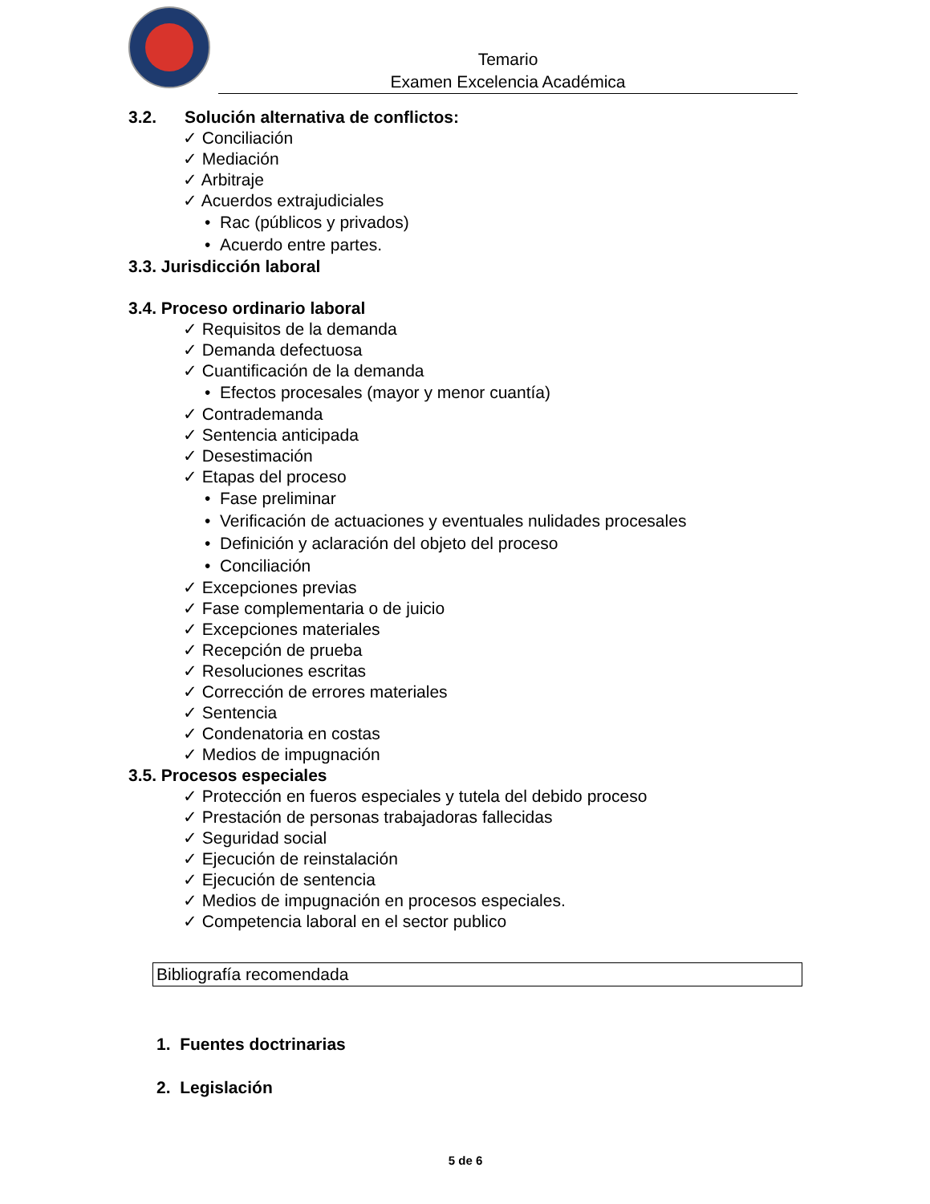Temario
Examen Excelencia Académica
3.2. Solución alternativa de conflictos:
✓ Conciliación
✓ Mediación
✓ Arbitraje
✓ Acuerdos extrajudiciales
• Rac (públicos y privados)
• Acuerdo entre partes.
3.3. Jurisdicción laboral
3.4. Proceso ordinario laboral
✓ Requisitos de la demanda
✓ Demanda defectuosa
✓ Cuantificación de la demanda
• Efectos procesales (mayor y menor cuantía)
✓ Contrademanda
✓ Sentencia anticipada
✓ Desestimación
✓ Etapas del proceso
• Fase preliminar
• Verificación de actuaciones y eventuales nulidades procesales
• Definición y aclaración del objeto del proceso
• Conciliación
✓ Excepciones previas
✓ Fase complementaria o de juicio
✓ Excepciones materiales
✓ Recepción de prueba
✓ Resoluciones escritas
✓ Corrección de errores materiales
✓ Sentencia
✓ Condenatoria en costas
✓ Medios de impugnación
3.5. Procesos especiales
✓ Protección en fueros especiales y tutela del debido proceso
✓ Prestación de personas trabajadoras fallecidas
✓ Seguridad social
✓ Ejecución de reinstalación
✓ Ejecución de sentencia
✓ Medios de impugnación en procesos especiales.
✓ Competencia laboral en el sector publico
Bibliografía recomendada
1. Fuentes doctrinarias
2. Legislación
5 de 6